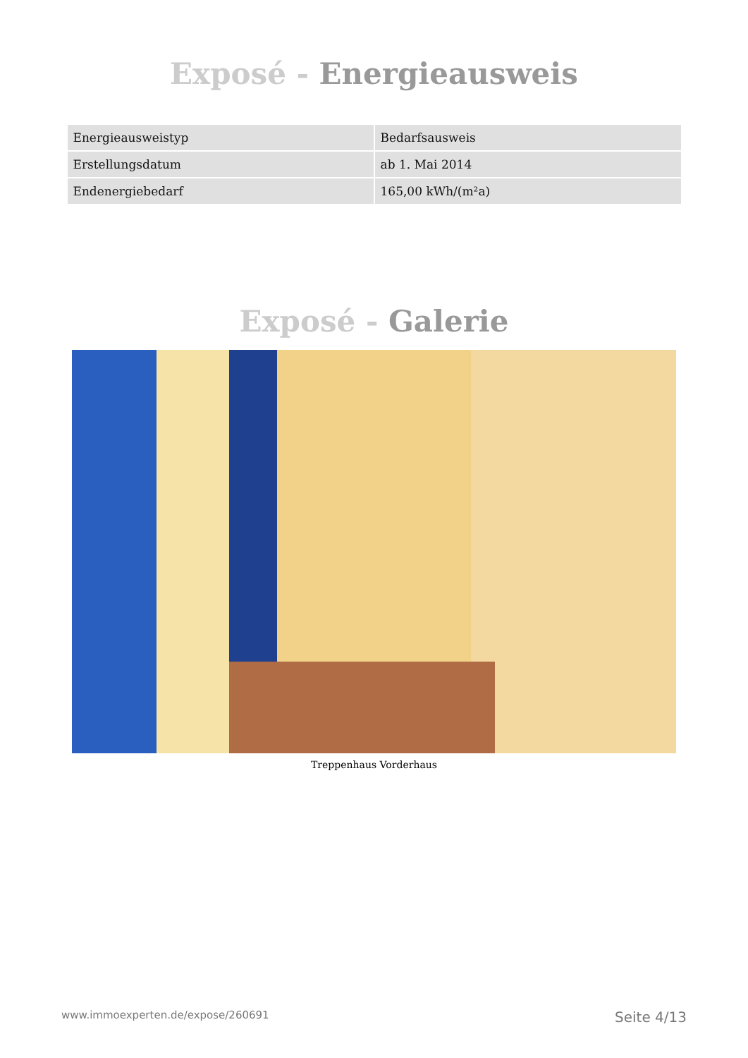Exposé - Energieausweis
| Energieausweistyp | Bedarfsausweis |
| Erstellungsdatum | ab 1. Mai 2014 |
| Endenergiebedarf | 165,00 kWh/(m²a) |
Exposé - Galerie
Treppenhaus Vorderhaus
www.immoexperten.de/expose/260691 Seite 4/13